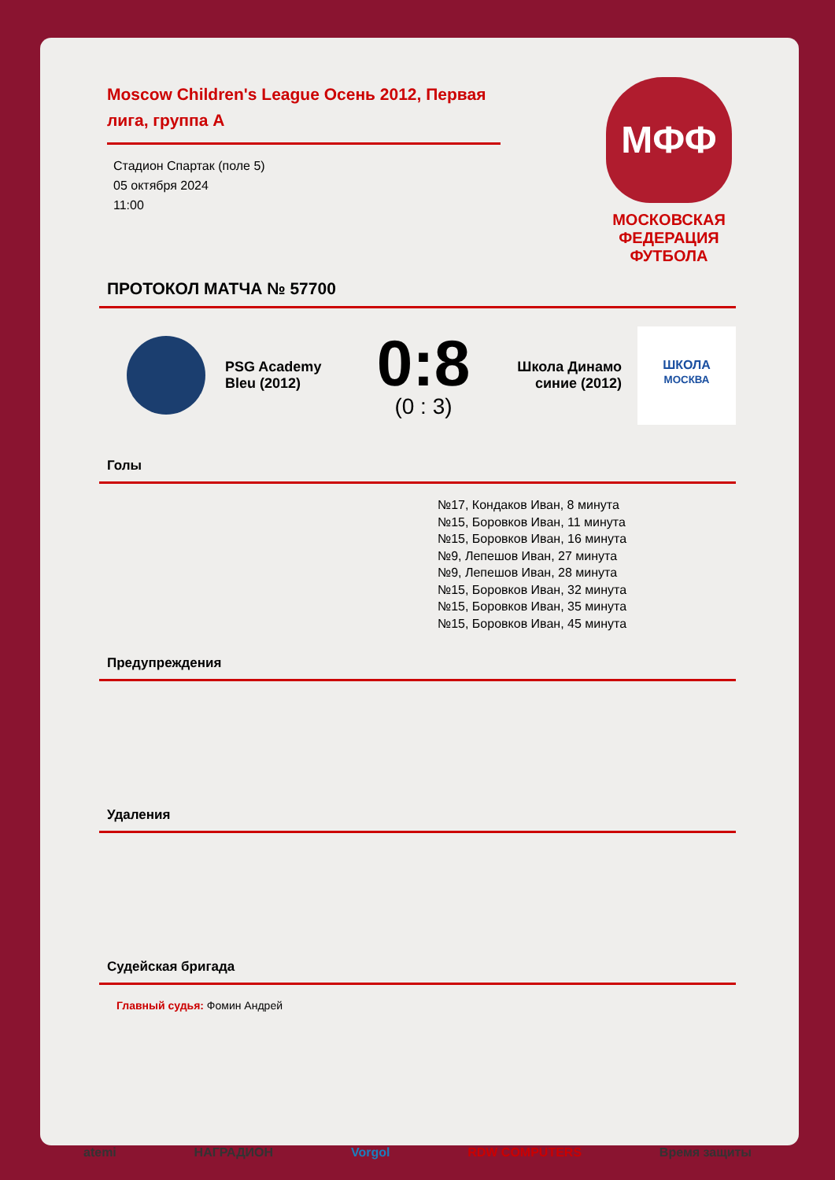Moscow Children's League Осень 2012, Первая лига, группа А
Стадион Спартак (поле 5)
05 октября 2024
11:00
МФФ
МОСКОВСКАЯ
ФЕДЕРАЦИЯ
ФУТБОЛА
ПРОТОКОЛ МАТЧА № 57700
PSG Academy Bleu (2012)
0:8
(0 : 3)
Школа Динамо синие (2012)
ШКОЛА
МОСКВА
Голы
№17, Кондаков Иван, 8 минута
№15, Боровков Иван, 11 минута
№15, Боровков Иван, 16 минута
№9, Лепешов Иван, 27 минута
№9, Лепешов Иван, 28 минута
№15, Боровков Иван, 32 минута
№15, Боровков Иван, 35 минута
№15, Боровков Иван, 45 минута
Предупреждения
Удаления
Судейская бригада
Главный судья: Фомин Андрей
atemi НАГРАДИОН Vorgol RDW COMPUTERS Время защиты